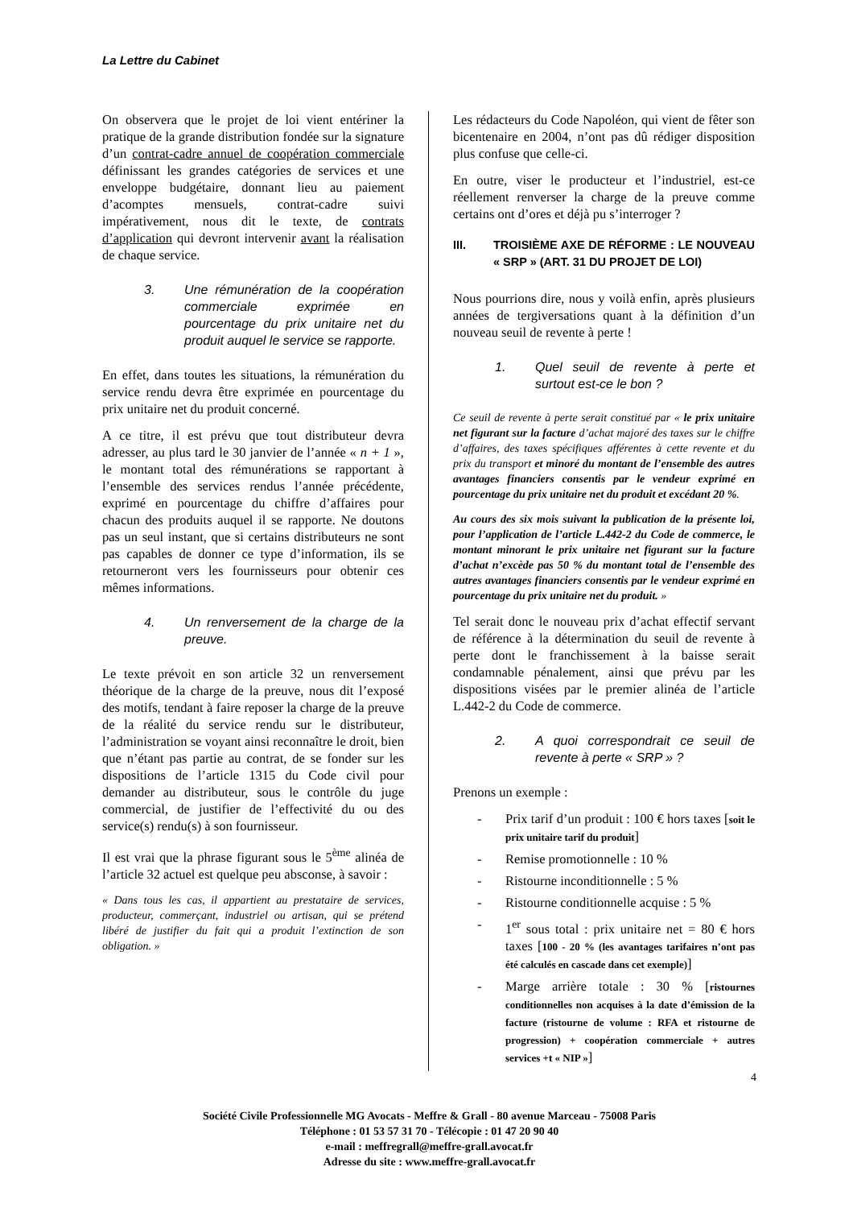La Lettre du Cabinet
On observera que le projet de loi vient entériner la pratique de la grande distribution fondée sur la signature d’un contrat-cadre annuel de coopération commerciale définissant les grandes catégories de services et une enveloppe budgétaire, donnant lieu au paiement d’acomptes mensuels, contrat-cadre suivi impérativement, nous dit le texte, de contrats d’application qui devront intervenir avant la réalisation de chaque service.
3. Une rémunération de la coopération commerciale exprimée en pourcentage du prix unitaire net du produit auquel le service se rapporte.
En effet, dans toutes les situations, la rémunération du service rendu devra être exprimée en pourcentage du prix unitaire net du produit concerné.
A ce titre, il est prévu que tout distributeur devra adresser, au plus tard le 30 janvier de l’année « n + 1 », le montant total des rémunérations se rapportant à l’ensemble des services rendus l’année précédente, exprimé en pourcentage du chiffre d’affaires pour chacun des produits auquel il se rapporte. Ne doutons pas un seul instant, que si certains distributeurs ne sont pas capables de donner ce type d’information, ils se retourneront vers les fournisseurs pour obtenir ces mêmes informations.
4. Un renversement de la charge de la preuve.
Le texte prévoit en son article 32 un renversement théorique de la charge de la preuve, nous dit l’exposé des motifs, tendant à faire reposer la charge de la preuve de la réalité du service rendu sur le distributeur, l’administration se voyant ainsi reconnaître le droit, bien que n’étant pas partie au contrat, de se fonder sur les dispositions de l’article 1315 du Code civil pour demander au distributeur, sous le contrôle du juge commercial, de justifier de l’effectivité du ou des service(s) rendu(s) à son fournisseur.
Il est vrai que la phrase figurant sous le 5<sup>ème</sup> alinéa de l’article 32 actuel est quelque peu absconse, à savoir :
« Dans tous les cas, il appartient au prestataire de services, producteur, commerçant, industriel ou artisan, qui se prétend libéré de justifier du fait qui a produit l’extinction de son obligation. »
Les rédacteurs du Code Napoléon, qui vient de fêter son bicentenaire en 2004, n’ont pas dû rédiger disposition plus confuse que celle-ci.
En outre, viser le producteur et l’industriel, est-ce réellement renverser la charge de la preuve comme certains ont d’ores et déjà pu s’interroger ?
III. TROISIÈME AXE DE RÉFORME : LE NOUVEAU « SRP » (ART. 31 DU PROJET DE LOI)
Nous pourrions dire, nous y voilà enfin, après plusieurs années de tergiversations quant à la définition d’un nouveau seuil de revente à perte !
1. Quel seuil de revente à perte et surtout est-ce le bon ?
Ce seuil de revente à perte serait constitué par « le prix unitaire net figurant sur la facture d’achat majoré des taxes sur le chiffre d’affaires, des taxes spécifiques afférentes à cette revente et du prix du transport et minoré du montant de l’ensemble des autres avantages financiers consentis par le vendeur exprimé en pourcentage du prix unitaire net du produit et excédant 20 %.
Au cours des six mois suivant la publication de la présente loi, pour l’application de l’article L.442-2 du Code de commerce, le montant minorant le prix unitaire net figurant sur la facture d’achat n’excède pas 50 % du montant total de l’ensemble des autres avantages financiers consentis par le vendeur exprimé en pourcentage du prix unitaire net du produit. »
Tel serait donc le nouveau prix d’achat effectif servant de référence à la détermination du seuil de revente à perte dont le franchissement à la baisse serait condamnable pénalement, ainsi que prévu par les dispositions visées par le premier alinéa de l’article L.442-2 du Code de commerce.
2. A quoi correspondrait ce seuil de revente à perte « SRP » ?
Prenons un exemple :
- Prix tarif d’un produit : 100 € hors taxes [soit le prix unitaire tarif du produit]
- Remise promotionnelle : 10 %
- Ristourne inconditionnelle : 5 %
- Ristourne conditionnelle acquise : 5 %
- 1<sup>er</sup> sous total : prix unitaire net = 80 € hors taxes [100 - 20 % (les avantages tarifaires n’ont pas été calculés en cascade dans cet exemple)]
- Marge arrière totale : 30 % [ristournes conditionnelles non acquises à la date d’émission de la facture (ristourne de volume : RFA et ristourne de progression) + coopération commerciale + autres services +t « NIP »]
4
Société Civile Professionnelle MG Avocats - Meffre & Grall - 80 avenue Marceau - 75008 Paris
Téléphone : 01 53 57 31 70 - Télécopie : 01 47 20 90 40
e-mail : meffregrall@meffre-grall.avocat.fr
Adresse du site : www.meffre-grall.avocat.fr